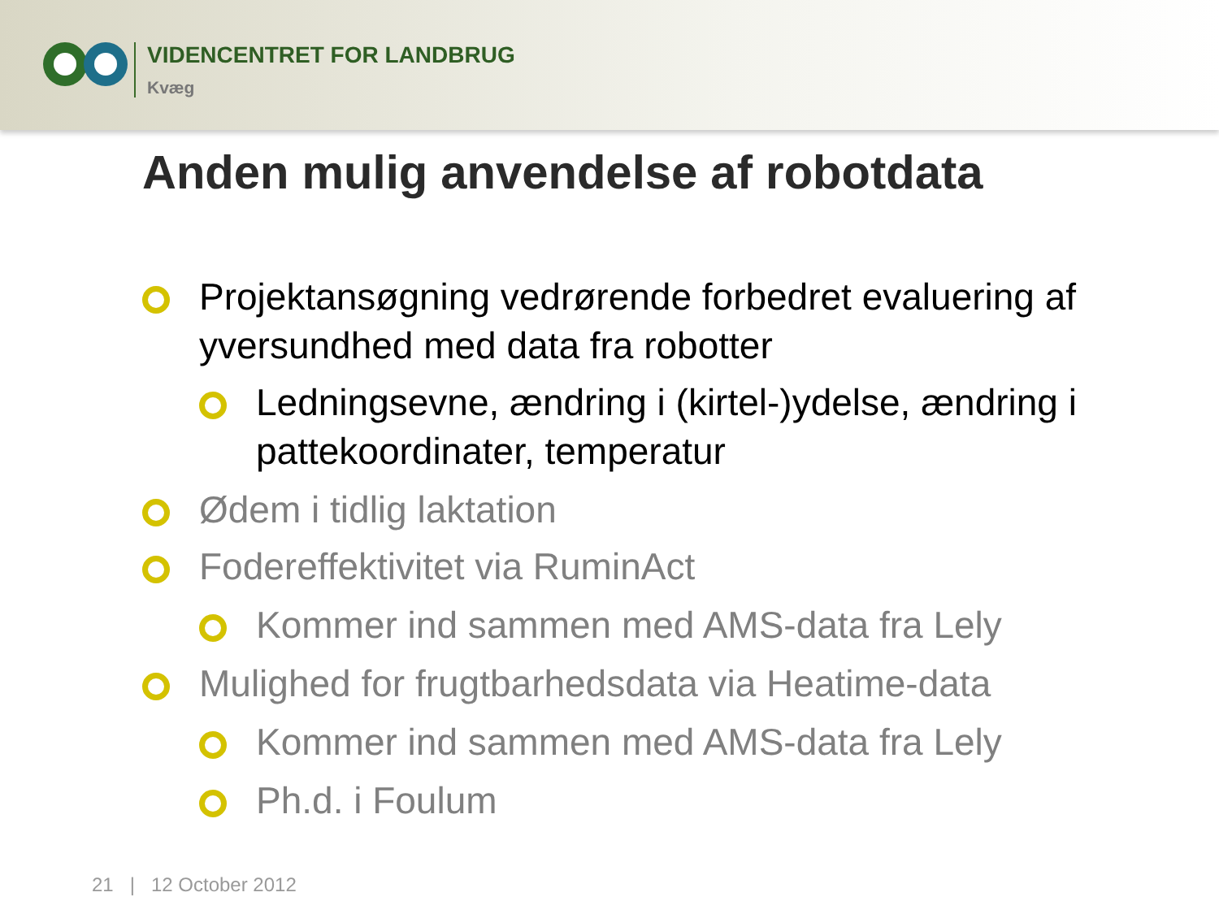VIDENCENTRET FOR LANDBRUG
Kvæg
Anden mulig anvendelse af robotdata
Projektansøgning vedrørende forbedret evaluering af yversundhed med data fra robotter
Ledningsevne, ændring i (kirtel-)ydelse, ændring i pattekoordinater, temperatur
Ødem i tidlig laktation
Fodereffektivitet via RuminAct
Kommer ind sammen med AMS-data fra Lely
Mulighed for frugtbarhedsdata via Heatime-data
Kommer ind sammen med AMS-data fra Lely
Ph.d. i Foulum
21 | 12 October 2012